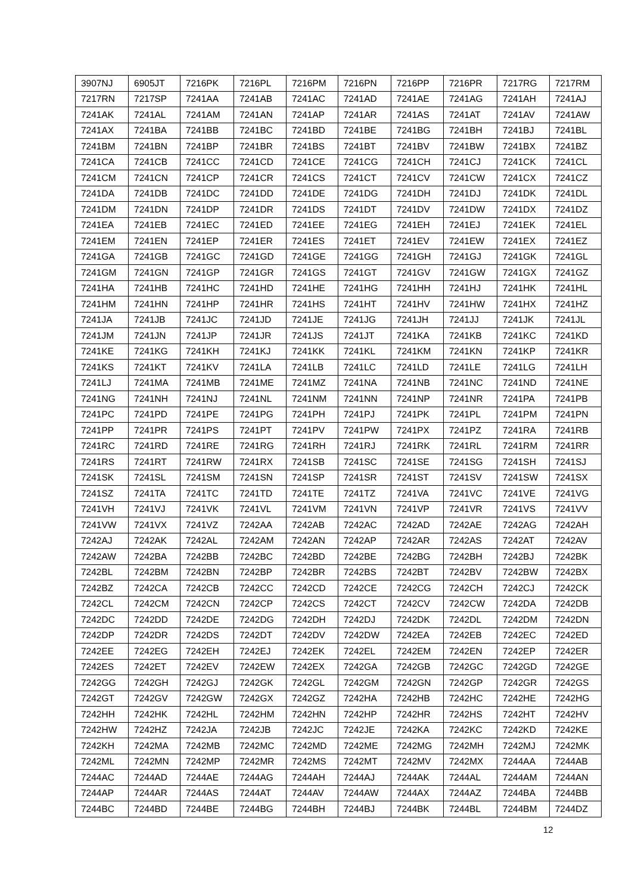| 3907NJ | 6905JT | 7216PK | 7216PL | 7216PM | 7216PN | 7216PP | 7216PR | 7217RG | 7217RM |
| 7217RN | 7217SP | 7241AA | 7241AB | 7241AC | 7241AD | 7241AE | 7241AG | 7241AH | 7241AJ |
| 7241AK | 7241AL | 7241AM | 7241AN | 7241AP | 7241AR | 7241AS | 7241AT | 7241AV | 7241AW |
| 7241AX | 7241BA | 7241BB | 7241BC | 7241BD | 7241BE | 7241BG | 7241BH | 7241BJ | 7241BL |
| 7241BM | 7241BN | 7241BP | 7241BR | 7241BS | 7241BT | 7241BV | 7241BW | 7241BX | 7241BZ |
| 7241CA | 7241CB | 7241CC | 7241CD | 7241CE | 7241CG | 7241CH | 7241CJ | 7241CK | 7241CL |
| 7241CM | 7241CN | 7241CP | 7241CR | 7241CS | 7241CT | 7241CV | 7241CW | 7241CX | 7241CZ |
| 7241DA | 7241DB | 7241DC | 7241DD | 7241DE | 7241DG | 7241DH | 7241DJ | 7241DK | 7241DL |
| 7241DM | 7241DN | 7241DP | 7241DR | 7241DS | 7241DT | 7241DV | 7241DW | 7241DX | 7241DZ |
| 7241EA | 7241EB | 7241EC | 7241ED | 7241EE | 7241EG | 7241EH | 7241EJ | 7241EK | 7241EL |
| 7241EM | 7241EN | 7241EP | 7241ER | 7241ES | 7241ET | 7241EV | 7241EW | 7241EX | 7241EZ |
| 7241GA | 7241GB | 7241GC | 7241GD | 7241GE | 7241GG | 7241GH | 7241GJ | 7241GK | 7241GL |
| 7241GM | 7241GN | 7241GP | 7241GR | 7241GS | 7241GT | 7241GV | 7241GW | 7241GX | 7241GZ |
| 7241HA | 7241HB | 7241HC | 7241HD | 7241HE | 7241HG | 7241HH | 7241HJ | 7241HK | 7241HL |
| 7241HM | 7241HN | 7241HP | 7241HR | 7241HS | 7241HT | 7241HV | 7241HW | 7241HX | 7241HZ |
| 7241JA | 7241JB | 7241JC | 7241JD | 7241JE | 7241JG | 7241JH | 7241JJ | 7241JK | 7241JL |
| 7241JM | 7241JN | 7241JP | 7241JR | 7241JS | 7241JT | 7241KA | 7241KB | 7241KC | 7241KD |
| 7241KE | 7241KG | 7241KH | 7241KJ | 7241KK | 7241KL | 7241KM | 7241KN | 7241KP | 7241KR |
| 7241KS | 7241KT | 7241KV | 7241LA | 7241LB | 7241LC | 7241LD | 7241LE | 7241LG | 7241LH |
| 7241LJ | 7241MA | 7241MB | 7241ME | 7241MZ | 7241NA | 7241NB | 7241NC | 7241ND | 7241NE |
| 7241NG | 7241NH | 7241NJ | 7241NL | 7241NM | 7241NN | 7241NP | 7241NR | 7241PA | 7241PB |
| 7241PC | 7241PD | 7241PE | 7241PG | 7241PH | 7241PJ | 7241PK | 7241PL | 7241PM | 7241PN |
| 7241PP | 7241PR | 7241PS | 7241PT | 7241PV | 7241PW | 7241PX | 7241PZ | 7241RA | 7241RB |
| 7241RC | 7241RD | 7241RE | 7241RG | 7241RH | 7241RJ | 7241RK | 7241RL | 7241RM | 7241RR |
| 7241RS | 7241RT | 7241RW | 7241RX | 7241SB | 7241SC | 7241SE | 7241SG | 7241SH | 7241SJ |
| 7241SK | 7241SL | 7241SM | 7241SN | 7241SP | 7241SR | 7241ST | 7241SV | 7241SW | 7241SX |
| 7241SZ | 7241TA | 7241TC | 7241TD | 7241TE | 7241TZ | 7241VA | 7241VC | 7241VE | 7241VG |
| 7241VH | 7241VJ | 7241VK | 7241VL | 7241VM | 7241VN | 7241VP | 7241VR | 7241VS | 7241VV |
| 7241VW | 7241VX | 7241VZ | 7242AA | 7242AB | 7242AC | 7242AD | 7242AE | 7242AG | 7242AH |
| 7242AJ | 7242AK | 7242AL | 7242AM | 7242AN | 7242AP | 7242AR | 7242AS | 7242AT | 7242AV |
| 7242AW | 7242BA | 7242BB | 7242BC | 7242BD | 7242BE | 7242BG | 7242BH | 7242BJ | 7242BK |
| 7242BL | 7242BM | 7242BN | 7242BP | 7242BR | 7242BS | 7242BT | 7242BV | 7242BW | 7242BX |
| 7242BZ | 7242CA | 7242CB | 7242CC | 7242CD | 7242CE | 7242CG | 7242CH | 7242CJ | 7242CK |
| 7242CL | 7242CM | 7242CN | 7242CP | 7242CS | 7242CT | 7242CV | 7242CW | 7242DA | 7242DB |
| 7242DC | 7242DD | 7242DE | 7242DG | 7242DH | 7242DJ | 7242DK | 7242DL | 7242DM | 7242DN |
| 7242DP | 7242DR | 7242DS | 7242DT | 7242DV | 7242DW | 7242EA | 7242EB | 7242EC | 7242ED |
| 7242EE | 7242EG | 7242EH | 7242EJ | 7242EK | 7242EL | 7242EM | 7242EN | 7242EP | 7242ER |
| 7242ES | 7242ET | 7242EV | 7242EW | 7242EX | 7242GA | 7242GB | 7242GC | 7242GD | 7242GE |
| 7242GG | 7242GH | 7242GJ | 7242GK | 7242GL | 7242GM | 7242GN | 7242GP | 7242GR | 7242GS |
| 7242GT | 7242GV | 7242GW | 7242GX | 7242GZ | 7242HA | 7242HB | 7242HC | 7242HE | 7242HG |
| 7242HH | 7242HK | 7242HL | 7242HM | 7242HN | 7242HP | 7242HR | 7242HS | 7242HT | 7242HV |
| 7242HW | 7242HZ | 7242JA | 7242JB | 7242JC | 7242JE | 7242KA | 7242KC | 7242KD | 7242KE |
| 7242KH | 7242MA | 7242MB | 7242MC | 7242MD | 7242ME | 7242MG | 7242MH | 7242MJ | 7242MK |
| 7242ML | 7242MN | 7242MP | 7242MR | 7242MS | 7242MT | 7242MV | 7242MX | 7244AA | 7244AB |
| 7244AC | 7244AD | 7244AE | 7244AG | 7244AH | 7244AJ | 7244AK | 7244AL | 7244AM | 7244AN |
| 7244AP | 7244AR | 7244AS | 7244AT | 7244AV | 7244AW | 7244AX | 7244AZ | 7244BA | 7244BB |
| 7244BC | 7244BD | 7244BE | 7244BG | 7244BH | 7244BJ | 7244BK | 7244BL | 7244BM | 7244DZ |
12